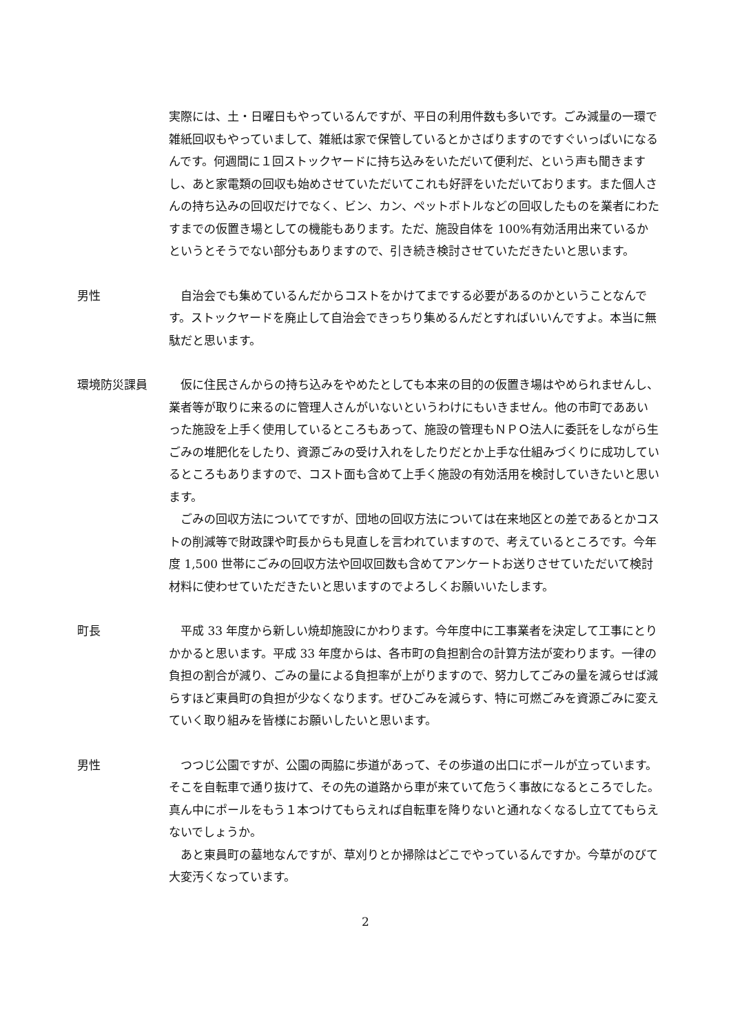実際には、土・日曜日もやっているんですが、平日の利用件数も多いです。ごみ減量の一環で雑紙回収もやっていまして、雑紙は家で保管しているとかさばりますのですぐいっぱいになるんです。何週間に１回ストックヤードに持ち込みをいただいて便利だ、という声も聞きますし、あと家電類の回収も始めさせていただいてこれも好評をいただいております。また個人さんの持ち込みの回収だけでなく、ビン、カン、ペットボトルなどの回収したものを業者にわたすまでの仮置き場としての機能もあります。ただ、施設自体を 100%有効活用出来ているかというとそうでない部分もありますので、引き続き検討させていただきたいと思います。
男性 自治会でも集めているんだからコストをかけてまでする必要があるのかということなんです。ストックヤードを廃止して自治会できっちり集めるんだとすればいいんですよ。本当に無駄だと思います。
環境防災課員 仮に住民さんからの持ち込みをやめたとしても本来の目的の仮置き場はやめられませんし、業者等が取りに来るのに管理人さんがいないというわけにもいきません。他の市町でああいった施設を上手く使用しているところもあって、施設の管理もＮＰＯ法人に委託をしながら生ごみの堆肥化をしたり、資源ごみの受け入れをしたりだとか上手な仕組みづくりに成功しているところもありますので、コスト面も含めて上手く施設の有効活用を検討していきたいと思います。
ごみの回収方法についてですが、団地の回収方法については在来地区との差であるとかコストの削減等で財政課や町長からも見直しを言われていますので、考えているところです。今年度 1,500 世帯にごみの回収方法や回収回数も含めてアンケートお送りさせていただいて検討材料に使わせていただきたいと思いますのでよろしくお願いいたします。
町長 平成 33 年度から新しい焼却施設にかわります。今年度中に工事業者を決定して工事にとりかかると思います。平成 33 年度からは、各市町の負担割合の計算方法が変わります。一律の負担の割合が減り、ごみの量による負担率が上がりますので、努力してごみの量を減らせば減らすほど東員町の負担が少なくなります。ぜひごみを減らす、特に可燃ごみを資源ごみに変えていく取り組みを皆様にお願いしたいと思います。
男性 つつじ公園ですが、公園の両脇に歩道があって、その歩道の出口にポールが立っています。そこを自転車で通り抜けて、その先の道路から車が来ていて危うく事故になるところでした。真ん中にポールをもう１本つけてもらえれば自転車を降りないと通れなくなるし立ててもらえないでしょうか。
あと東員町の墓地なんですが、草刈りとか掃除はどこでやっているんですか。今草がのびて大変汚くなっています。
2